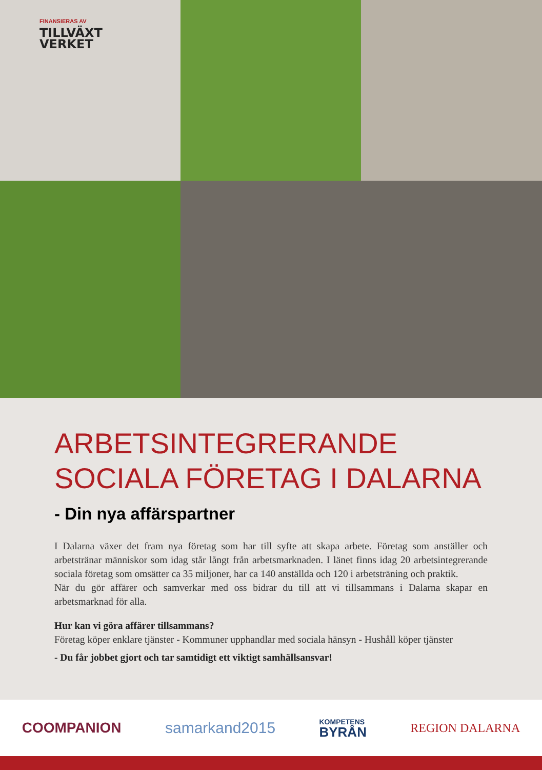FINANSIERAS AV
TILLVÄXT
VERKET
ARBETSINTEGRERANDE
SOCIALA FÖRETAG I DALARNA
- Din nya affärspartner
I Dalarna växer det fram nya företag som har till syfte att skapa arbete. Företag som anställer och arbetstränar människor som idag står långt från arbetsmarknaden. I länet finns idag 20 arbetsintegrerande sociala företag som omsätter ca 35 miljoner, har ca 140 anställda och 120 i arbetsträning och praktik.
När du gör affärer och samverkar med oss bidrar du till att vi tillsammans i Dalarna skapar en arbetsmarknad för alla.
Hur kan vi göra affärer tillsammans?
Företag köper enklare tjänster - Kommuner upphandlar med sociala hänsyn - Hushåll köper tjänster
- Du får jobbet gjort och tar samtidigt ett viktigt samhällsansvar!
COOMPANION samarkand2015 KOMPETENS
BYRÅN REGION DALARNA